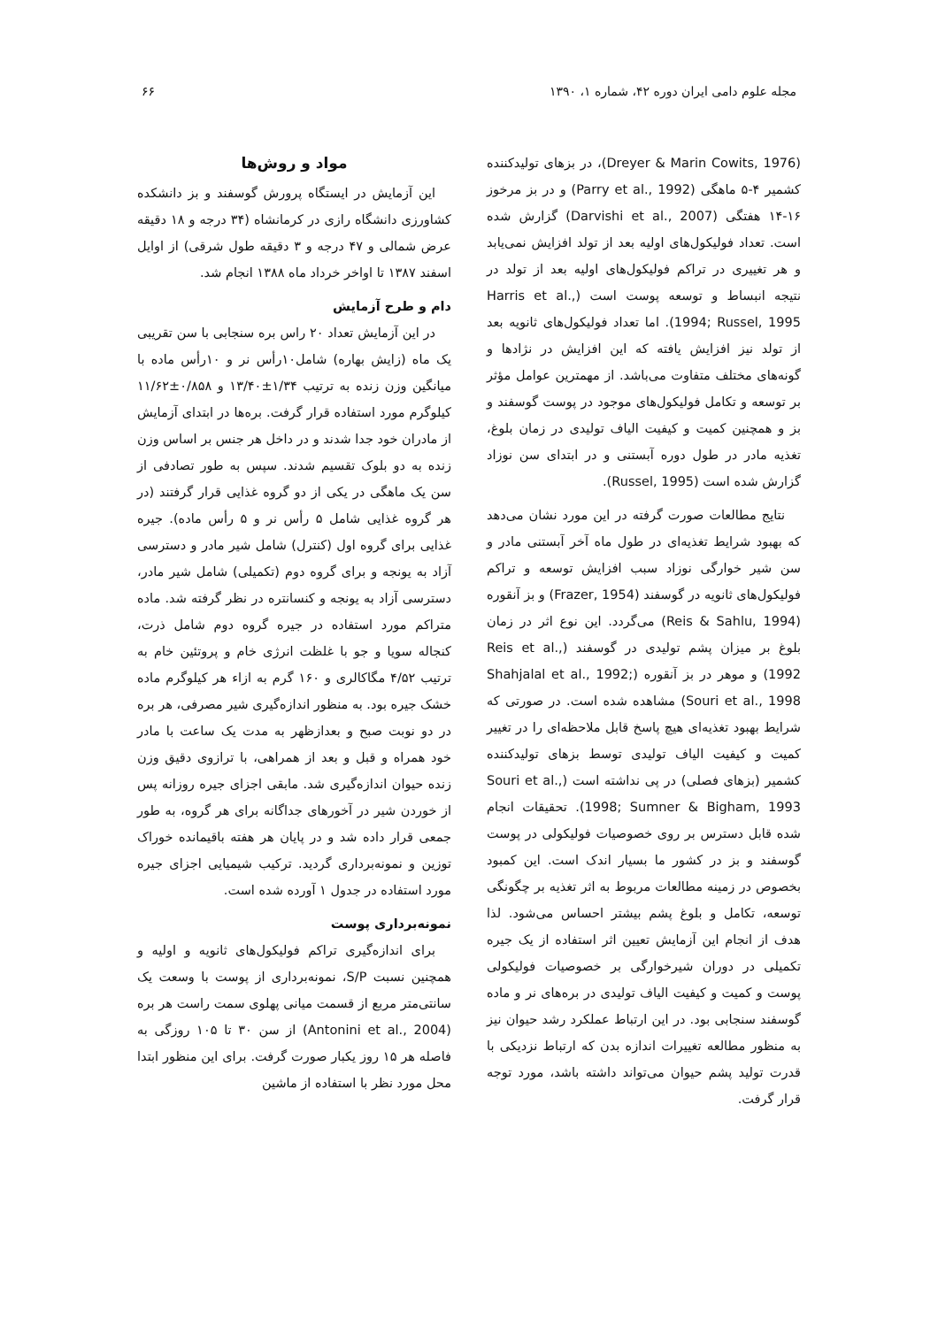مجله علوم دامی ایران دوره ۴۲، شماره ۱، ۱۳۹۰ ۶۶
(Dreyer & Marin Cowits, 1976)، در بزهای تولیدکننده کشمیر ۴-۵ ماهگی (Parry et al., 1992) و در بز مرخوز ۱۶-۱۴ هفتگی (Darvishi et al., 2007) گزارش شده است. تعداد فولیکول‌های اولیه بعد از تولد افزایش نمی‌یابد و هر تغییری در تراکم فولیکول‌های اولیه بعد از تولد در نتیجه انبساط و توسعه پوست است (Harris et al., 1994; Russel, 1995). اما تعداد فولیکول‌های ثانویه بعد از تولد نیز افزایش یافته که این افزایش در نژادها و گونه‌های مختلف متفاوت می‌باشد. از مهمترین عوامل مؤثر بر توسعه و تکامل فولیکول‌های موجود در پوست گوسفند و بز و همچنین کمیت و کیفیت الیاف تولیدی در زمان بلوغ، تغذیه مادر در طول دوره آبستنی و در ابتدای سن نوزاد گزارش شده است (Russel, 1995).
نتایج مطالعات صورت گرفته در این مورد نشان می‌دهد که بهبود شرایط تغذیه‌ای در طول ماه آخر آبستنی مادر و سن شیر خوارگی نوزاد سبب افزایش توسعه و تراکم فولیکول‌های ثانویه در گوسفند (Frazer, 1954) و بز آنقوره (Reis & Sahlu, 1994) می‌گردد. این نوع اثر در زمان بلوغ بر میزان پشم تولیدی در گوسفند (Reis et al., 1992) و موهر در بز آنقوره (Shahjalal et al., 1992; Souri et al., 1998) مشاهده شده است. در صورتی که شرایط بهبود تغذیه‌ای هیچ پاسخ قابل ملاحظه‌ای را در تغییر کمیت و کیفیت الیاف تولیدی توسط بزهای تولیدکننده کشمیر (بزهای فصلی) در پی نداشته است (Souri et al., 1998; Sumner & Bigham, 1993). تحقیقات انجام شده قابل دسترس بر روی خصوصیات فولیکولی در پوست گوسفند و بز در کشور ما بسیار اندک است. این کمبود بخصوص در زمینه مطالعات مربوط به اثر تغذیه بر چگونگی توسعه، تکامل و بلوغ پشم بیشتر احساس می‌شود. لذا هدف از انجام این آزمایش تعیین اثر استفاده از یک جیره تکمیلی در دوران شیرخوارگی بر خصوصیات فولیکولی پوست و کمیت و کیفیت الیاف تولیدی در بره‌های نر و ماده گوسفند سنجابی بود. در این ارتباط عملکرد رشد حیوان نیز به منظور مطالعه تغییرات اندازه بدن که ارتباط نزدیکی با قدرت تولید پشم حیوان می‌تواند داشته باشد، مورد توجه قرار گرفت.
مواد و روش‌ها
این آزمایش در ایستگاه پرورش گوسفند و بز دانشکده کشاورزی دانشگاه رازی در کرمانشاه (۳۴ درجه و ۱۸ دقیقه عرض شمالی و ۴۷ درجه و ۳ دقیقه طول شرقی) از اوایل اسفند ۱۳۸۷ تا اواخر خرداد ماه ۱۳۸۸ انجام شد.
دام و طرح آزمایش
در این آزمایش تعداد ۲۰ راس بره سنجابی با سن تقریبی یک ماه (زایش بهاره) شامل۱۰رأس نر و ۱۰رأس ماده با میانگین وزن زنده به ترتیب ۱/۳۴±۱۳/۴۰ و ۰/۸۵۸±۱۱/۶۲ کیلوگرم مورد استفاده قرار گرفت. بره‌ها در ابتدای آزمایش از مادران خود جدا شدند و در داخل هر جنس بر اساس وزن زنده به دو بلوک تقسیم شدند. سپس به طور تصادفی از سن یک ماهگی در یکی از دو گروه غذایی قرار گرفتند (در هر گروه غذایی شامل ۵ رأس نر و ۵ رأس ماده). جیره غذایی برای گروه اول (کنترل) شامل شیر مادر و دسترسی آزاد به یونجه و برای گروه دوم (تکمیلی) شامل شیر مادر، دسترسی آزاد به یونجه و کنسانتره در نظر گرفته شد. ماده متراکم مورد استفاده در جیره گروه دوم شامل ذرت، کنجاله سویا و جو با غلظت انرژی خام و پروتئین خام به ترتیب ۴/۵۲ مگاکالری و ۱۶۰ گرم به ازاء هر کیلوگرم ماده خشک جیره بود. به منظور اندازه‌گیری شیر مصرفی، هر بره در دو نوبت صبح و بعدازظهر به مدت یک ساعت با مادر خود همراه و قبل و بعد از همراهی، با ترازوی دقیق وزن زنده حیوان اندازه‌گیری شد. مابقی اجزای جیره روزانه پس از خوردن شیر در آخورهای جداگانه برای هر گروه، به طور جمعی قرار داده شد و در پایان هر هفته باقیمانده خوراک توزین و نمونه‌برداری گردید. ترکیب شیمیایی اجزای جیره مورد استفاده در جدول ۱ آورده شده است.
نمونه‌برداری پوست
برای اندازه‌گیری تراکم فولیکول‌های ثانویه و اولیه و همچنین نسبت S/P، نمونه‌برداری از پوست با وسعت یک سانتی‌متر مربع از قسمت میانی پهلوی سمت راست هر بره (Antonini et al., 2004) از سن ۳۰ تا ۱۰۵ روزگی به فاصله هر ۱۵ روز یکبار صورت گرفت. برای این منظور ابتدا محل مورد نظر با استفاده از ماشین